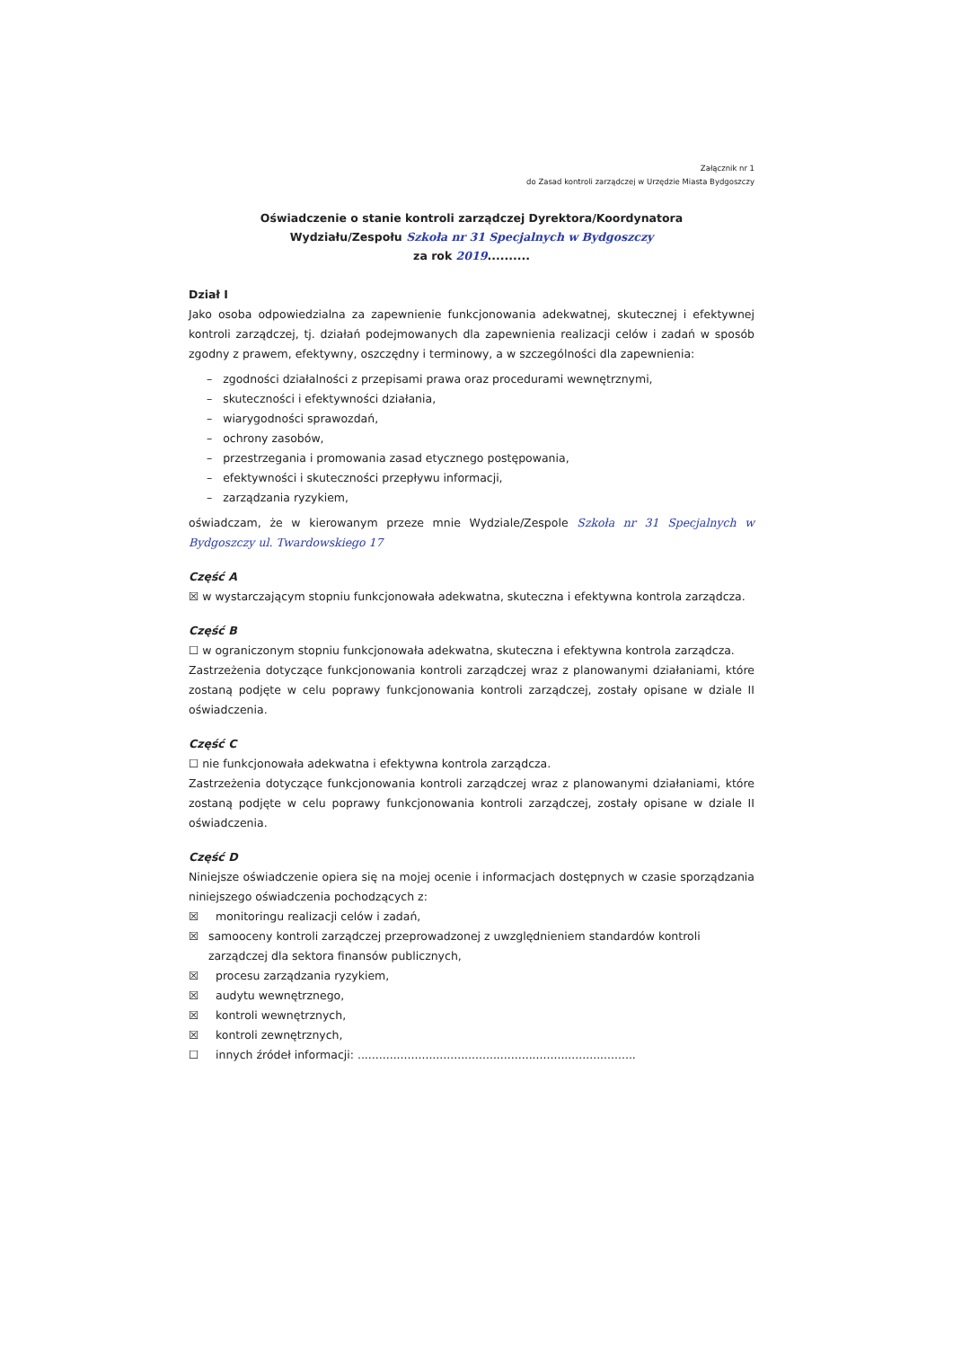Załącznik nr 1
do Zasad kontroli zarządczej w Urzędzie Miasta Bydgoszczy
Oświadczenie o stanie kontroli zarządczej Dyrektora/Koordynatora
Wydziału/Zespołu Szkoła nr 31 Specjalnych w Bydgoszczy
za rok 2019..........
Dział I
Jako osoba odpowiedzialna za zapewnienie funkcjonowania adekwatnej, skutecznej i efektywnej kontroli zarządczej, tj. działań podejmowanych dla zapewnienia realizacji celów i zadań w sposób zgodny z prawem, efektywny, oszczędny i terminowy, a w szczególności dla zapewnienia:
– zgodności działalności z przepisami prawa oraz procedurami wewnętrznymi,
– skuteczności i efektywności działania,
– wiarygodności sprawozdań,
– ochrony zasobów,
– przestrzegania i promowania zasad etycznego postępowania,
– efektywności i skuteczności przepływu informacji,
– zarządzania ryzykiem,
oświadczam, że w kierowanym przeze mnie Wydziale/Zespole Szkoła nr 31 Specjalnych w Bydgoszczy ul. Twardowskiego 17
Część A
☒ w wystarczającym stopniu funkcjonowała adekwatna, skuteczna i efektywna kontrola zarządcza.
Część B
☐ w ograniczonym stopniu funkcjonowała adekwatna, skuteczna i efektywna kontrola zarządcza.
Zastrzeżenia dotyczące funkcjonowania kontroli zarządczej wraz z planowanymi działaniami, które zostaną podjęte w celu poprawy funkcjonowania kontroli zarządczej, zostały opisane w dziale II oświadczenia.
Część C
☐ nie funkcjonowała adekwatna i efektywna kontrola zarządcza.
Zastrzeżenia dotyczące funkcjonowania kontroli zarządczej wraz z planowanymi działaniami, które zostaną podjęte w celu poprawy funkcjonowania kontroli zarządczej, zostały opisane w dziale II oświadczenia.
Część D
Niniejsze oświadczenie opiera się na mojej ocenie i informacjach dostępnych w czasie sporządzania niniejszego oświadczenia pochodzących z:
☒ monitoringu realizacji celów i zadań,
☒ samooceny kontroli zarządczej przeprowadzonej z uwzględnieniem standardów kontroli zarządczej dla sektora finansów publicznych,
☒ procesu zarządzania ryzykiem,
☒ audytu wewnętrznego,
☒ kontroli wewnętrznych,
☒ kontroli zewnętrznych,
☐ innych źródeł informacji: ..............................................................................